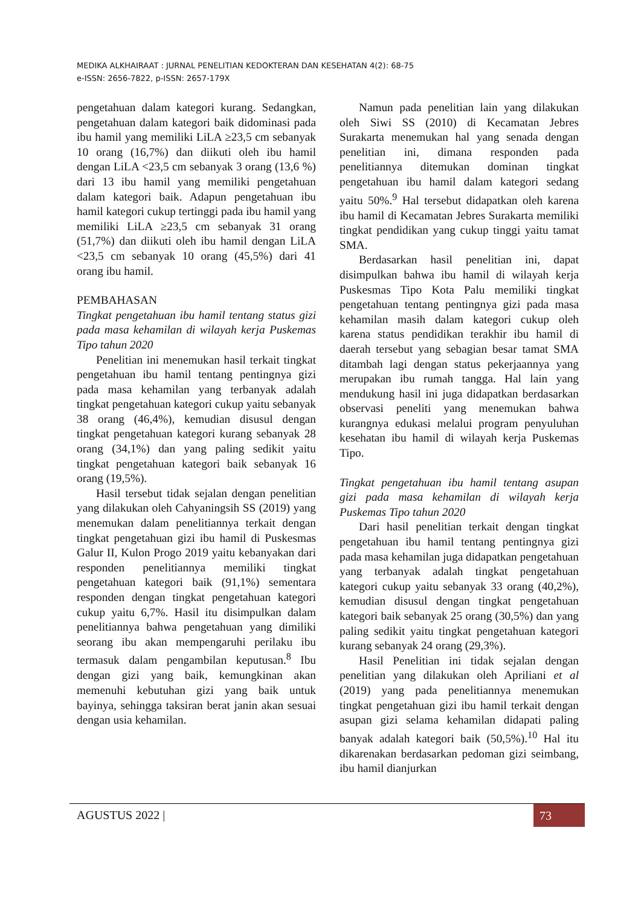MEDIKA ALKHAIRAAT : JURNAL PENELITIAN KEDOKTERAN DAN KESEHATAN 4(2): 68-75
e-ISSN: 2656-7822, p-ISSN: 2657-179X
pengetahuan dalam kategori kurang. Sedangkan, pengetahuan dalam kategori baik didominasi pada ibu hamil yang memiliki LiLA ≥23,5 cm sebanyak 10 orang (16,7%) dan diikuti oleh ibu hamil dengan LiLA <23,5 cm sebanyak 3 orang (13,6 %) dari 13 ibu hamil yang memiliki pengetahuan dalam kategori baik. Adapun pengetahuan ibu hamil kategori cukup tertinggi pada ibu hamil yang memiliki LiLA ≥23,5 cm sebanyak 31 orang (51,7%) dan diikuti oleh ibu hamil dengan LiLA <23,5 cm sebanyak 10 orang (45,5%) dari 41 orang ibu hamil.
PEMBAHASAN
Tingkat pengetahuan ibu hamil tentang status gizi pada masa kehamilan di wilayah kerja Puskemas Tipo tahun 2020
Penelitian ini menemukan hasil terkait tingkat pengetahuan ibu hamil tentang pentingnya gizi pada masa kehamilan yang terbanyak adalah tingkat pengetahuan kategori cukup yaitu sebanyak 38 orang (46,4%), kemudian disusul dengan tingkat pengetahuan kategori kurang sebanyak 28 orang (34,1%) dan yang paling sedikit yaitu tingkat pengetahuan kategori baik sebanyak 16 orang (19,5%).
Hasil tersebut tidak sejalan dengan penelitian yang dilakukan oleh Cahyaningsih SS (2019) yang menemukan dalam penelitiannya terkait dengan tingkat pengetahuan gizi ibu hamil di Puskesmas Galur II, Kulon Progo 2019 yaitu kebanyakan dari responden penelitiannya memiliki tingkat pengetahuan kategori baik (91,1%) sementara responden dengan tingkat pengetahuan kategori cukup yaitu 6,7%. Hasil itu disimpulkan dalam penelitiannya bahwa pengetahuan yang dimiliki seorang ibu akan mempengaruhi perilaku ibu termasuk dalam pengambilan keputusan.<sup>8</sup> Ibu dengan gizi yang baik, kemungkinan akan memenuhi kebutuhan gizi yang baik untuk bayinya, sehingga taksiran berat janin akan sesuai dengan usia kehamilan.
Namun pada penelitian lain yang dilakukan oleh Siwi SS (2010) di Kecamatan Jebres Surakarta menemukan hal yang senada dengan penelitian ini, dimana responden pada penelitiannya ditemukan dominan tingkat pengetahuan ibu hamil dalam kategori sedang yaitu 50%.<sup>9</sup> Hal tersebut didapatkan oleh karena ibu hamil di Kecamatan Jebres Surakarta memiliki tingkat pendidikan yang cukup tinggi yaitu tamat SMA.
Berdasarkan hasil penelitian ini, dapat disimpulkan bahwa ibu hamil di wilayah kerja Puskesmas Tipo Kota Palu memiliki tingkat pengetahuan tentang pentingnya gizi pada masa kehamilan masih dalam kategori cukup oleh karena status pendidikan terakhir ibu hamil di daerah tersebut yang sebagian besar tamat SMA ditambah lagi dengan status pekerjaannya yang merupakan ibu rumah tangga. Hal lain yang mendukung hasil ini juga didapatkan berdasarkan observasi peneliti yang menemukan bahwa kurangnya edukasi melalui program penyuluhan kesehatan ibu hamil di wilayah kerja Puskemas Tipo.
Tingkat pengetahuan ibu hamil tentang asupan gizi pada masa kehamilan di wilayah kerja Puskemas Tipo tahun 2020
Dari hasil penelitian terkait dengan tingkat pengetahuan ibu hamil tentang pentingnya gizi pada masa kehamilan juga didapatkan pengetahuan yang terbanyak adalah tingkat pengetahuan kategori cukup yaitu sebanyak 33 orang (40,2%), kemudian disusul dengan tingkat pengetahuan kategori baik sebanyak 25 orang (30,5%) dan yang paling sedikit yaitu tingkat pengetahuan kategori kurang sebanyak 24 orang (29,3%).
Hasil Penelitian ini tidak sejalan dengan penelitian yang dilakukan oleh Apriliani et al (2019) yang pada penelitiannya menemukan tingkat pengetahuan gizi ibu hamil terkait dengan asupan gizi selama kehamilan didapati paling banyak adalah kategori baik (50,5%).<sup>10</sup> Hal itu dikarenakan berdasarkan pedoman gizi seimbang, ibu hamil dianjurkan
AGUSTUS 2022 | 73